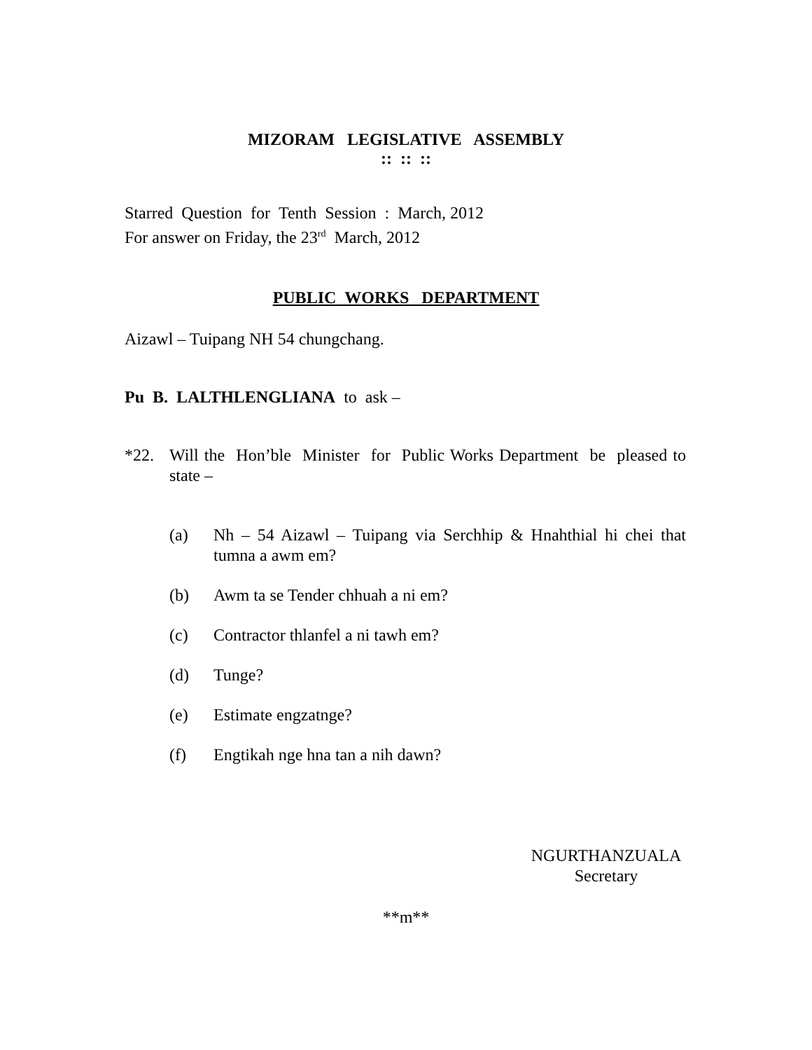MIZORAM LEGISLATIVE ASSEMBLY
:: :: ::
Starred Question for Tenth Session : March, 2012
For answer on Friday, the 23<sup>rd</sup> March, 2012
PUBLIC WORKS DEPARTMENT
Aizawl – Tuipang NH 54 chungchang.
Pu B. LALTHLENGLIANA to ask –
*22. Will the Hon’ble Minister for Public Works Department be pleased to state –
(a) Nh – 54 Aizawl – Tuipang via Serchhip & Hnahthial hi chei that tumna a awm em?
(b) Awm ta se Tender chhuah a ni em?
(c) Contractor thlanfel a ni tawh em?
(d) Tunge?
(e) Estimate engzatnge?
(f) Engtikah nge hna tan a nih dawn?
NGURTHANZUALA
Secretary
**m**